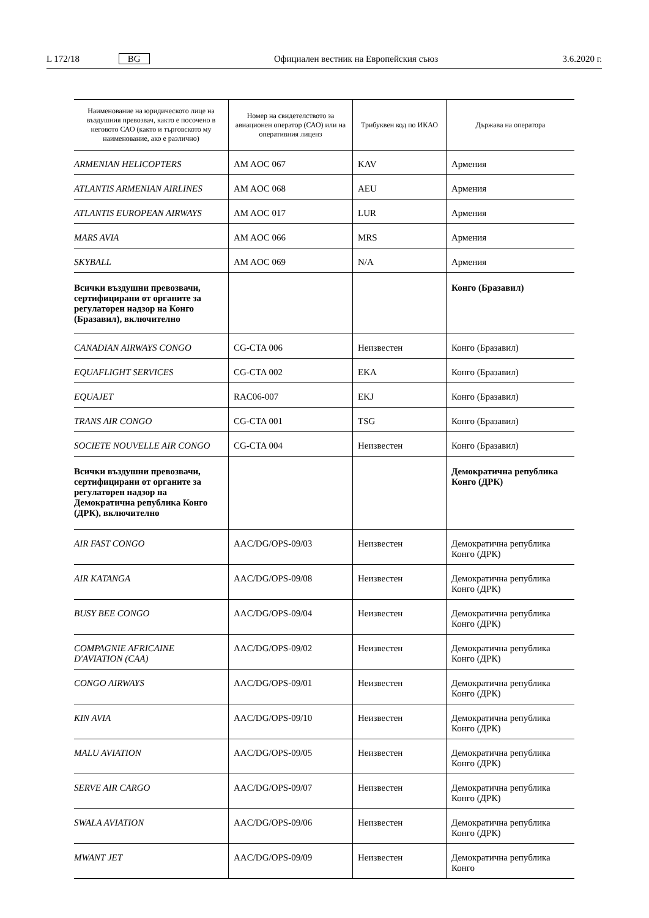L 172/18 BG Официален вестник на Европейския съюз 3.6.2020 г.
| Наименование на юридическото лице на въздушния превозвач, както е посочено в неговото САО (както и търговското му наименование, ако е различно) | Номер на свидетелството за авиационен оператор (САО) или на оперативния лиценз | Трибуквен код по ИКАО | Държава на оператора |
| --- | --- | --- | --- |
| ARMENIAN HELICOPTERS | AM AOC 067 | KAV | Армения |
| ATLANTIS ARMENIAN AIRLINES | AM AOC 068 | AEU | Армения |
| ATLANTIS EUROPEAN AIRWAYS | AM AOC 017 | LUR | Армения |
| MARS AVIA | AM AOC 066 | MRS | Армения |
| SKYBALL | AM AOC 069 | N/A | Армения |
| Всички въздушни превозвачи, сертифицирани от органите за регулаторен надзор на Конго (Бразавил), включително | | | Конго (Бразавил) |
| CANADIAN AIRWAYS CONGO | CG-CTA 006 | Неизвестен | Конго (Бразавил) |
| EQUAFLIGHT SERVICES | CG-CTA 002 | EKA | Конго (Бразавил) |
| EQUAJET | RAC06-007 | EKJ | Конго (Бразавил) |
| TRANS AIR CONGO | CG-CTA 001 | TSG | Конго (Бразавил) |
| SOCIETE NOUVELLE AIR CONGO | CG-CTA 004 | Неизвестен | Конго (Бразавил) |
| Всички въздушни превозвачи, сертифицирани от органите за регулаторен надзор на Демократична република Конго (ДРК), включително | | | Демократична република Конго (ДРК) |
| AIR FAST CONGO | AAC/DG/OPS-09/03 | Неизвестен | Демократична република Конго (ДРК) |
| AIR KATANGA | AAC/DG/OPS-09/08 | Неизвестен | Демократична република Конго (ДРК) |
| BUSY BEE CONGO | AAC/DG/OPS-09/04 | Неизвестен | Демократична република Конго (ДРК) |
| COMPAGNIE AFRICAINE D'AVIATION (CAA) | AAC/DG/OPS-09/02 | Неизвестен | Демократична република Конго (ДРК) |
| CONGO AIRWAYS | AAC/DG/OPS-09/01 | Неизвестен | Демократична република Конго (ДРК) |
| KIN AVIA | AAC/DG/OPS-09/10 | Неизвестен | Демократична република Конго (ДРК) |
| MALU AVIATION | AAC/DG/OPS-09/05 | Неизвестен | Демократична република Конго (ДРК) |
| SERVE AIR CARGO | AAC/DG/OPS-09/07 | Неизвестен | Демократична република Конго (ДРК) |
| SWALA AVIATION | AAC/DG/OPS-09/06 | Неизвестен | Демократична република Конго (ДРК) |
| MWANT JET | AAC/DG/OPS-09/09 | Неизвестен | Демократична република Конго |